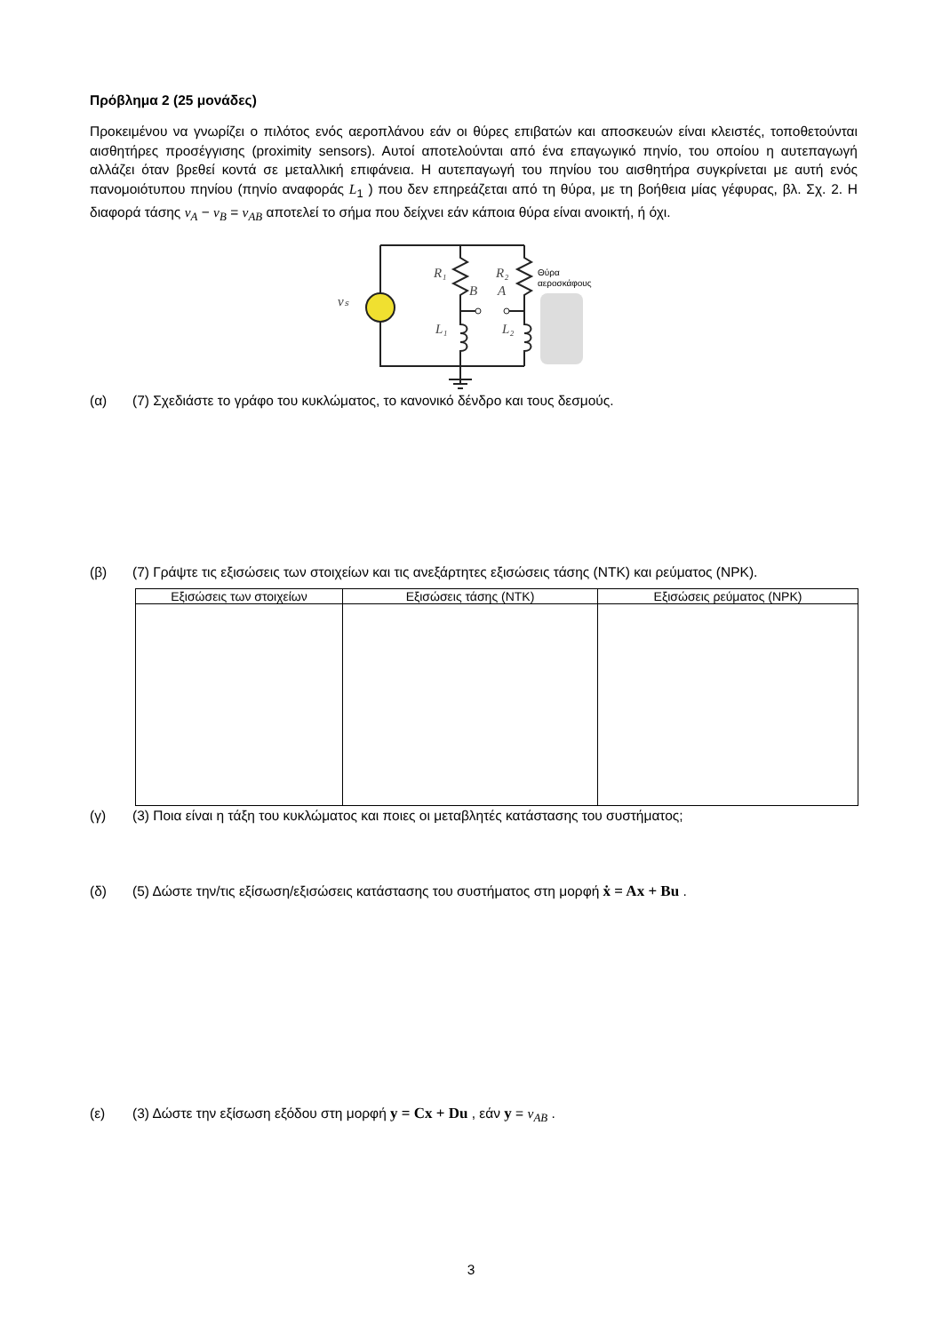Πρόβλημα 2 (25 μονάδες)
Προκειμένου να γνωρίζει ο πιλότος ενός αεροπλάνου εάν οι θύρες επιβατών και αποσκευών είναι κλειστές, τοποθετούνται αισθητήρες προσέγγισης (proximity sensors). Αυτοί αποτελούνται από ένα επαγωγικό πηνίο, του οποίου η αυτεπαγωγή αλλάζει όταν βρεθεί κοντά σε μεταλλική επιφάνεια. Η αυτεπαγωγή του πηνίου του αισθητήρα συγκρίνεται με αυτή ενός πανομοιότυπου πηνίου (πηνίο αναφοράς L<sub>1</sub> ) που δεν επηρεάζεται από τη θύρα, με τη βοήθεια μίας γέφυρας, βλ. Σχ. 2. Η διαφορά τάσης v<sub>A</sub> − v<sub>B</sub> = v<sub>AB</sub> αποτελεί το σήμα που δείχνει εάν κάποια θύρα είναι ανοικτή, ή όχι.
R₁
R₂
B
A
L₁
L₂
vₛ
Θύρα
αεροσκάφους
(α) (7) Σχεδιάστε το γράφο του κυκλώματος, το κανονικό δένδρο και τους δεσμούς.
(β) (7) Γράψτε τις εξισώσεις των στοιχείων και τις ανεξάρτητες εξισώσεις τάσης (NTK) και ρεύματος (NPK).
| Εξισώσεις των στοιχείων | Εξισώσεις τάσης (NTK) | Εξισώσεις ρεύματος (NPK) |
| --- | --- | --- |
(γ) (3) Ποια είναι η τάξη του κυκλώματος και ποιες οι μεταβλητές κατάστασης του συστήματος;
(δ) (5) Δώστε την/τις εξίσωση/εξισώσεις κατάστασης του συστήματος στη μορφή ẋ = Ax + Bu .
(ε) (3) Δώστε την εξίσωση εξόδου στη μορφή y = Cx + Du , εάν y = v<sub>AB</sub> .
3